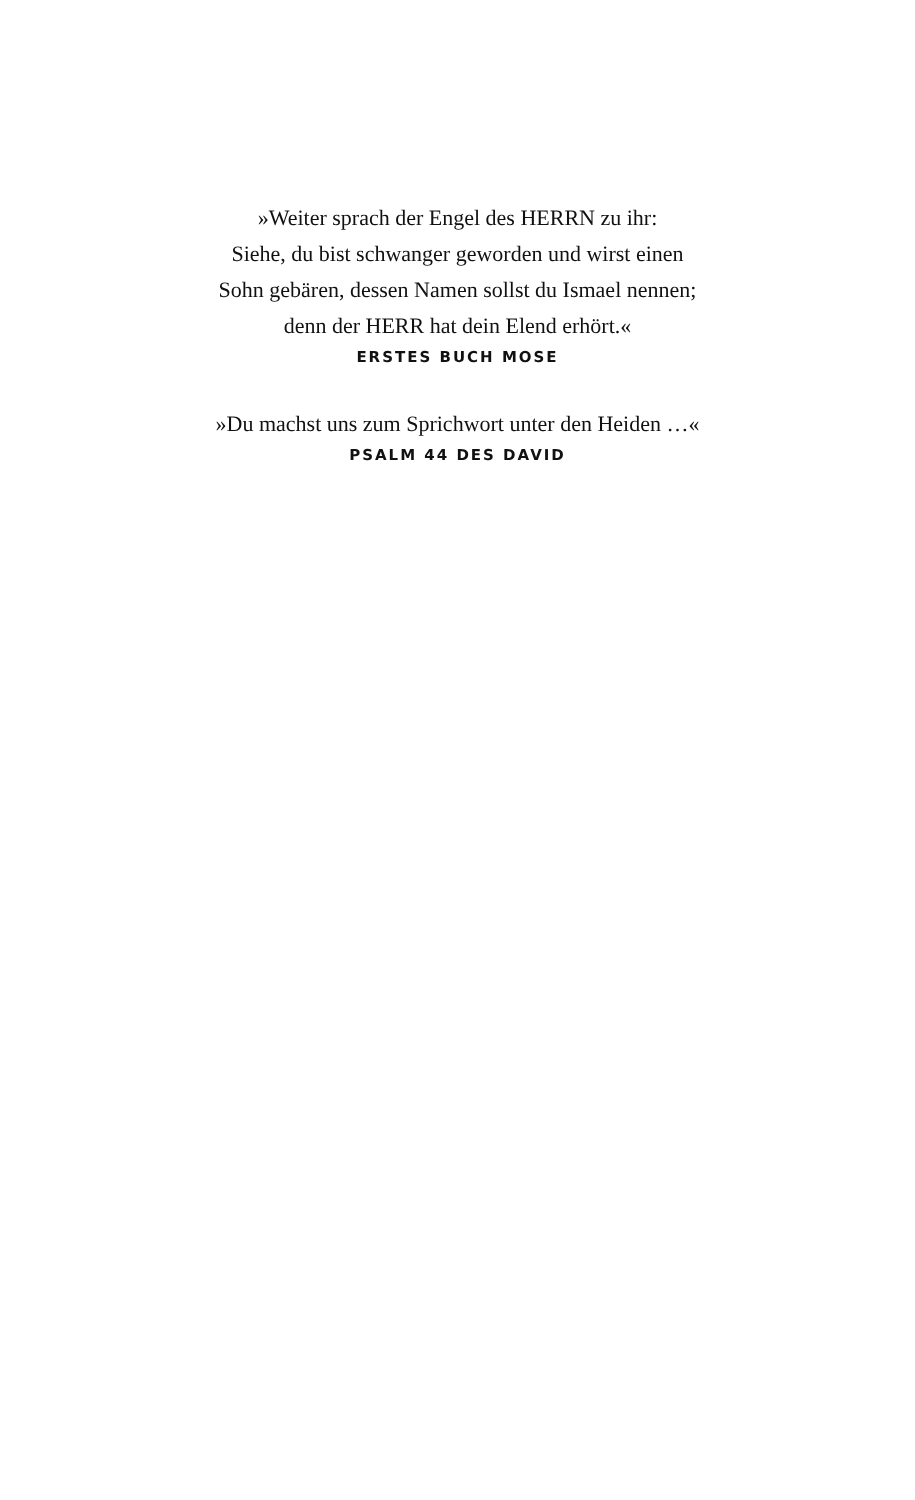»Weiter sprach der Engel des HERRN zu ihr:
Siehe, du bist schwanger geworden und wirst einen
Sohn gebären, dessen Namen sollst du Ismael nennen;
denn der HERR hat dein Elend erhört.«
ERSTES BUCH MOSE
»Du machst uns zum Sprichwort unter den Heiden …«
PSALM 44 DES DAVID